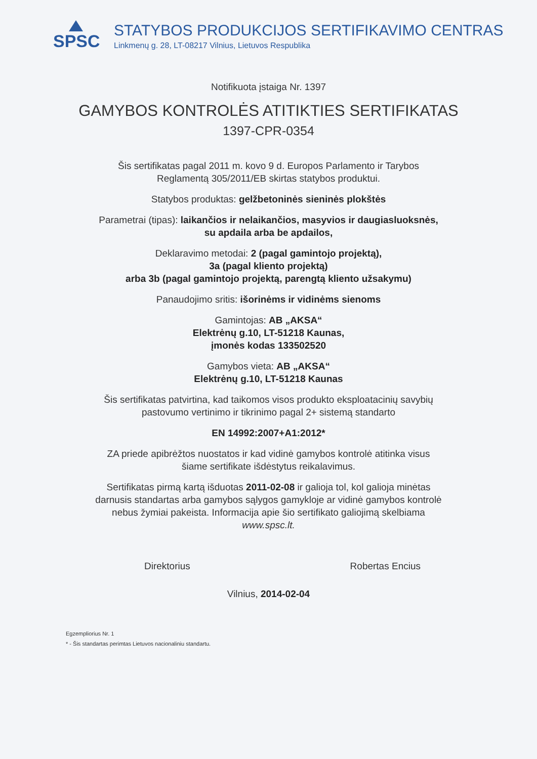SPSC
STATYBOS PRODUKCIJOS SERTIFIKAVIMO CENTRAS
Linkmenų g. 28, LT-08217 Vilnius, Lietuvos Respublika
Notifikuota įstaiga Nr. 1397
GAMYBOS KONTROLĖS ATITIKTIES SERTIFIKATAS
1397-CPR-0354
Šis sertifikatas pagal 2011 m. kovo 9 d. Europos Parlamento ir Tarybos
Reglamentą 305/2011/EB skirtas statybos produktui.
Statybos produktas: gelžbetoninės sieninės plokštės
Parametrai (tipas): laikančios ir nelaikančios, masyvios ir daugiasluoksnės,
su apdaila arba be apdailos,
Deklaravimo metodai: 2 (pagal gamintojo projektą),
3a (pagal kliento projektą)
arba 3b (pagal gamintojo projektą, parengtą kliento užsakymu)
Panaudojimo sritis: išorinėms ir vidinėms sienoms
Gamintojas: AB „AKSA“
Elektrėnų g.10, LT-51218 Kaunas,
įmonės kodas 133502520
Gamybos vieta: AB „AKSA“
Elektrėnų g.10, LT-51218 Kaunas
Šis sertifikatas patvirtina, kad taikomos visos produkto eksploatacinių savybių
pastovumo vertinimo ir tikrinimo pagal 2+ sistemą standarto
EN 14992:2007+A1:2012*
ZA priede apibrėžtos nuostatos ir kad vidinė gamybos kontrolė atitinka visus
šiame sertifikate išdėstytus reikalavimus.
Sertifikatas pirmą kartą išduotas 2011-02-08 ir galioja tol, kol galioja minėtas
darnusis standartas arba gamybos sąlygos gamykloje ar vidinė gamybos kontrolė
nebus žymiai pakeista. Informacija apie šio sertifikato galiojimą skelbiama
www.spsc.lt.
Direktorius Robertas Encius
Vilnius, 2014-02-04
Egzempliorius Nr. 1
* - Šis standartas perimtas Lietuvos nacionaliniu standartu.